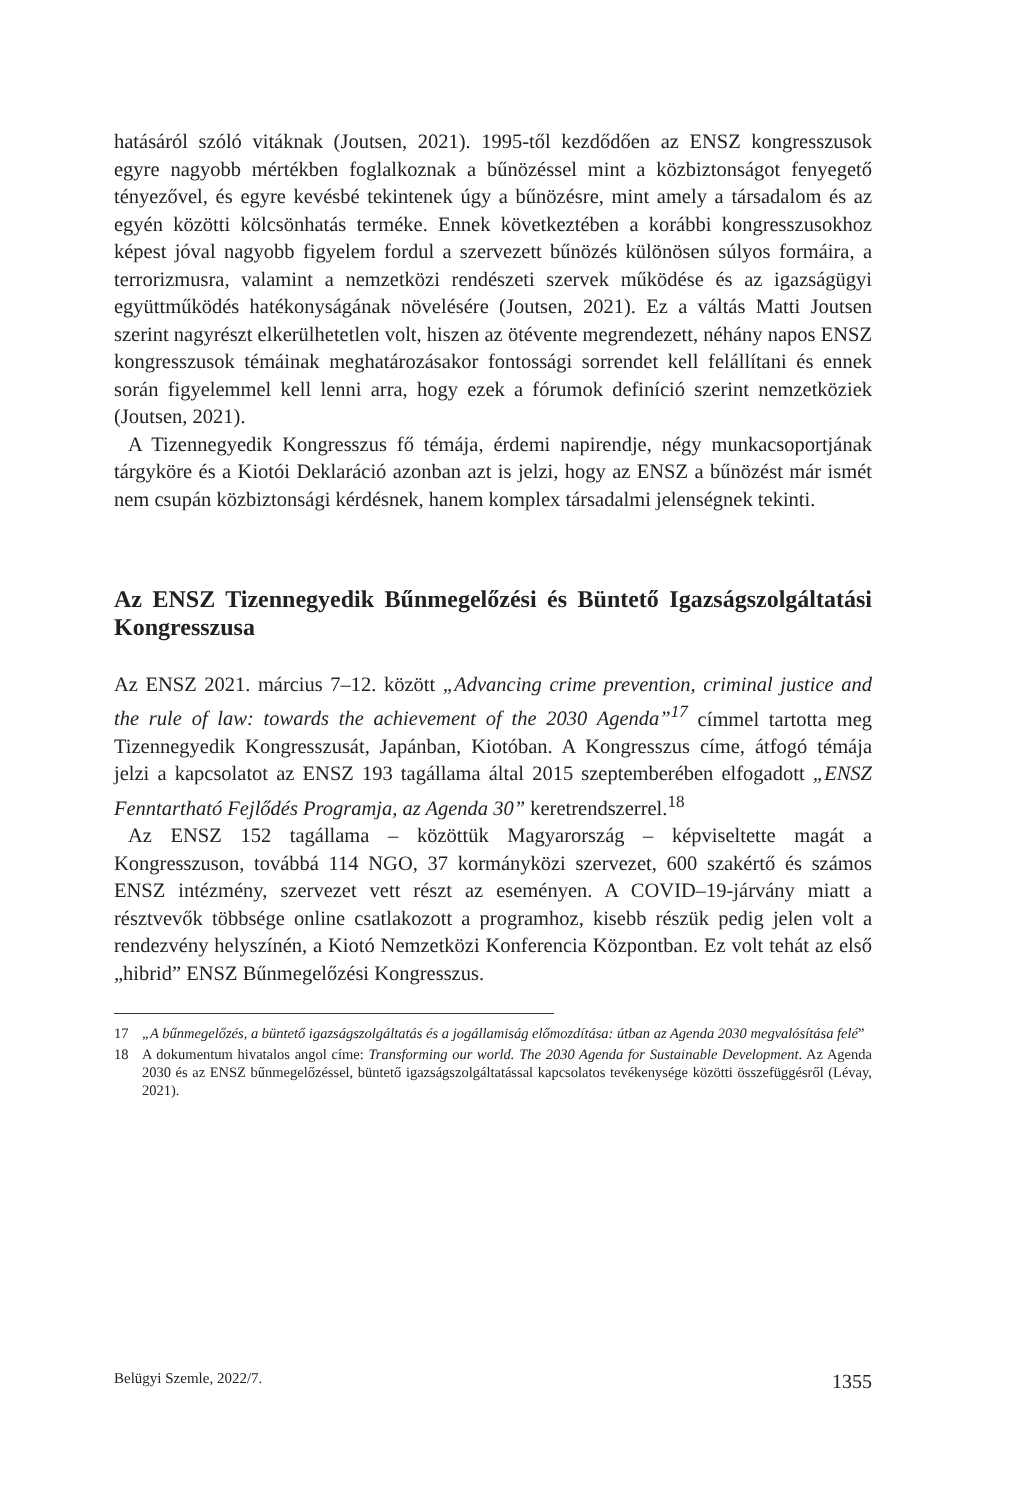hatásáról szóló vitáknak (Joutsen, 2021). 1995-től kezdődően az ENSZ kongresszusok egyre nagyobb mértékben foglalkoznak a bűnözéssel mint a közbiztonságot fenyegető tényezővel, és egyre kevésbé tekintenek úgy a bűnözésre, mint amely a társadalom és az egyén közötti kölcsönhatás terméke. Ennek következtében a korábbi kongresszusokhoz képest jóval nagyobb figyelem fordul a szervezett bűnözés különösen súlyos formáira, a terrorizmusra, valamint a nemzetközi rendészeti szervek működése és az igazságügyi együttműködés hatékonyságának növelésére (Joutsen, 2021). Ez a váltás Matti Joutsen szerint nagyrészt elkerülhetetlen volt, hiszen az ötévente megrendezett, néhány napos ENSZ kongresszusok témáinak meghatározásakor fontossági sorrendet kell felállítani és ennek során figyelemmel kell lenni arra, hogy ezek a fórumok definíció szerint nemzetköziek (Joutsen, 2021).
A Tizennegyedik Kongresszus fő témája, érdemi napirendje, négy munkacsoportjának tárgyköre és a Kiotói Deklaráció azonban azt is jelzi, hogy az ENSZ a bűnözést már ismét nem csupán közbiztonsági kérdésnek, hanem komplex társadalmi jelenségnek tekinti.
Az ENSZ Tizennegyedik Bűnmegelőzési és Büntető Igazságszolgáltatási Kongresszusa
Az ENSZ 2021. március 7–12. között „Advancing crime prevention, criminal justice and the rule of law: towards the achievement of the 2030 Agenda”<sup>17</sup> címmel tartotta meg Tizennegyedik Kongresszusát, Japánban, Kiotóban. A Kongresszus címe, átfogó témája jelzi a kapcsolatot az ENSZ 193 tagállama által 2015 szeptemberében elfogadott „ENSZ Fenntartható Fejlődés Programja, az Agenda 30” keretrendszerrel.<sup>18</sup>
Az ENSZ 152 tagállama – közöttük Magyarország – képviseltette magát a Kongresszuson, továbbá 114 NGO, 37 kormányközi szervezet, 600 szakértő és számos ENSZ intézmény, szervezet vett részt az eseményen. A COVID–19-járvány miatt a résztvevők többsége online csatlakozott a programhoz, kisebb részük pedig jelen volt a rendezvény helyszínén, a Kiotó Nemzetközi Konferencia Központban. Ez volt tehát az első „hibrid” ENSZ Bűnmegelőzési Kongresszus.
17 „A bűnmegelőzés, a büntető igazságszolgáltatás és a jogállamiság előmozdítása: útban az Agenda 2030 megvalósítása felé”
18 A dokumentum hivatalos angol címe: Transforming our world. The 2030 Agenda for Sustainable Development. Az Agenda 2030 és az ENSZ bűnmegelőzéssel, büntető igazságszolgáltatással kapcsolatos tevékenysége közötti összefüggésről (Lévay, 2021).
Belügyi Szemle, 2022/7. 1355